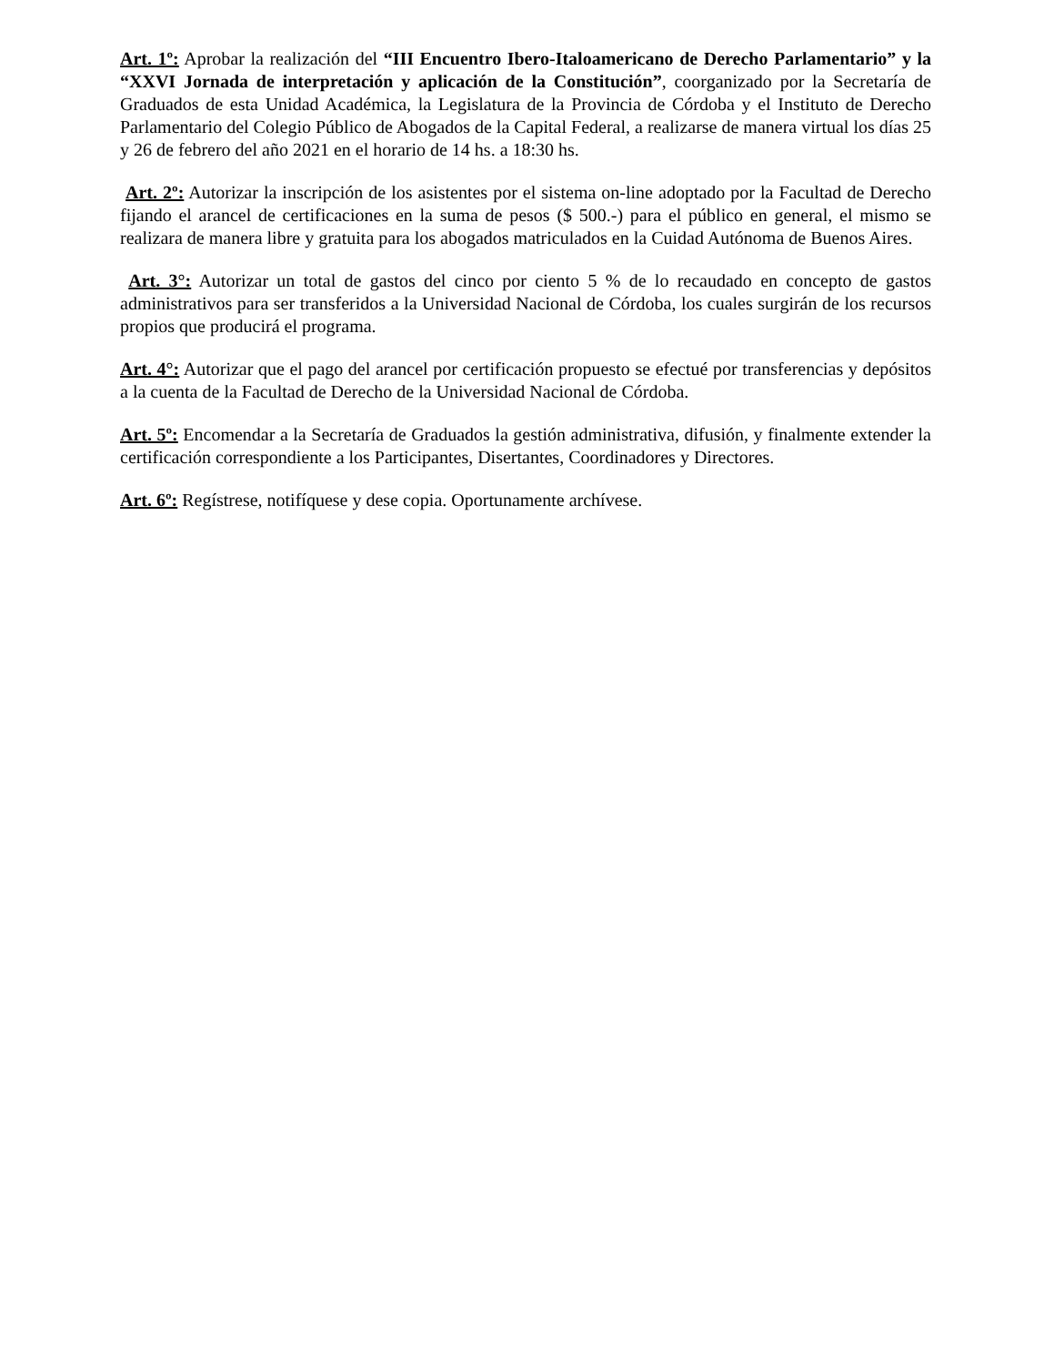Art. 1º: Aprobar la realización del “III Encuentro Ibero-Italoamericano de Derecho Parlamentario” y la “XXVI Jornada de interpretación y aplicación de la Constitución”, coorganizado por la Secretaría de Graduados de esta Unidad Académica, la Legislatura de la Provincia de Córdoba y el Instituto de Derecho Parlamentario del Colegio Público de Abogados de la Capital Federal, a realizarse de manera virtual los días 25 y 26 de febrero del año 2021 en el horario de 14 hs. a 18:30 hs.
Art. 2º: Autorizar la inscripción de los asistentes por el sistema on-line adoptado por la Facultad de Derecho fijando el arancel de certificaciones en la suma de pesos ($ 500.-) para el público en general, el mismo se realizara de manera libre y gratuita para los abogados matriculados en la Cuidad Autónoma de Buenos Aires.
Art. 3°: Autorizar un total de gastos del cinco por ciento 5 % de lo recaudado en concepto de gastos administrativos para ser transferidos a la Universidad Nacional de Córdoba, los cuales surgirán de los recursos propios que producirá el programa.
Art. 4°: Autorizar que el pago del arancel por certificación propuesto se efectué por transferencias y depósitos a la cuenta de la Facultad de Derecho de la Universidad Nacional de Córdoba.
Art. 5º: Encomendar a la Secretaría de Graduados la gestión administrativa, difusión, y finalmente extender la certificación correspondiente a los Participantes, Disertantes, Coordinadores y Directores.
Art. 6º: Regístrese, notifíquese y dese copia. Oportunamente archívese.